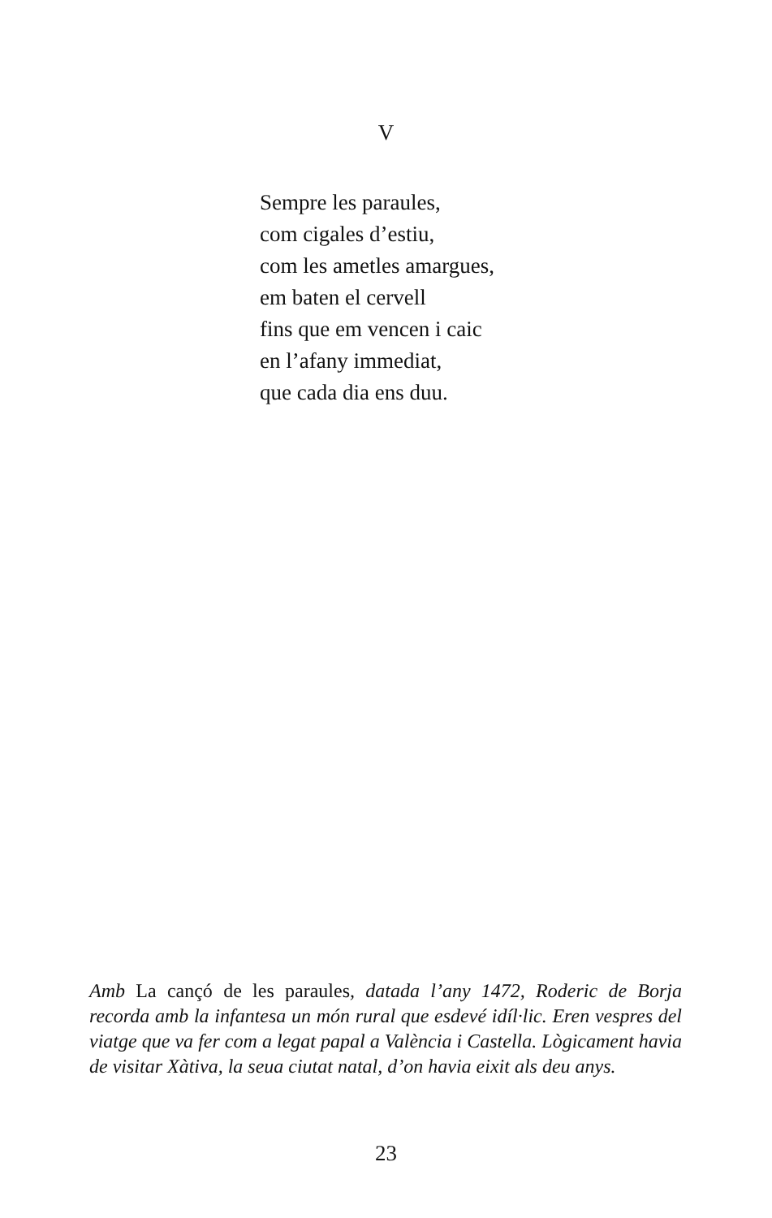V
Sempre les paraules,
com cigales d’estiu,
com les ametles amargues,
em baten el cervell
fins que em vencen i caic
en l’afany immediat,
que cada dia ens duu.
Amb La cançó de les paraules, datada l’any 1472, Roderic de Borja recorda amb la infantesa un món rural que esdevé idíl·lic. Eren vespres del viatge que va fer com a legat papal a València i Castella. Lògicament havia de visitar Xàtiva, la seua ciutat natal, d’on havia eixit als deu anys.
23